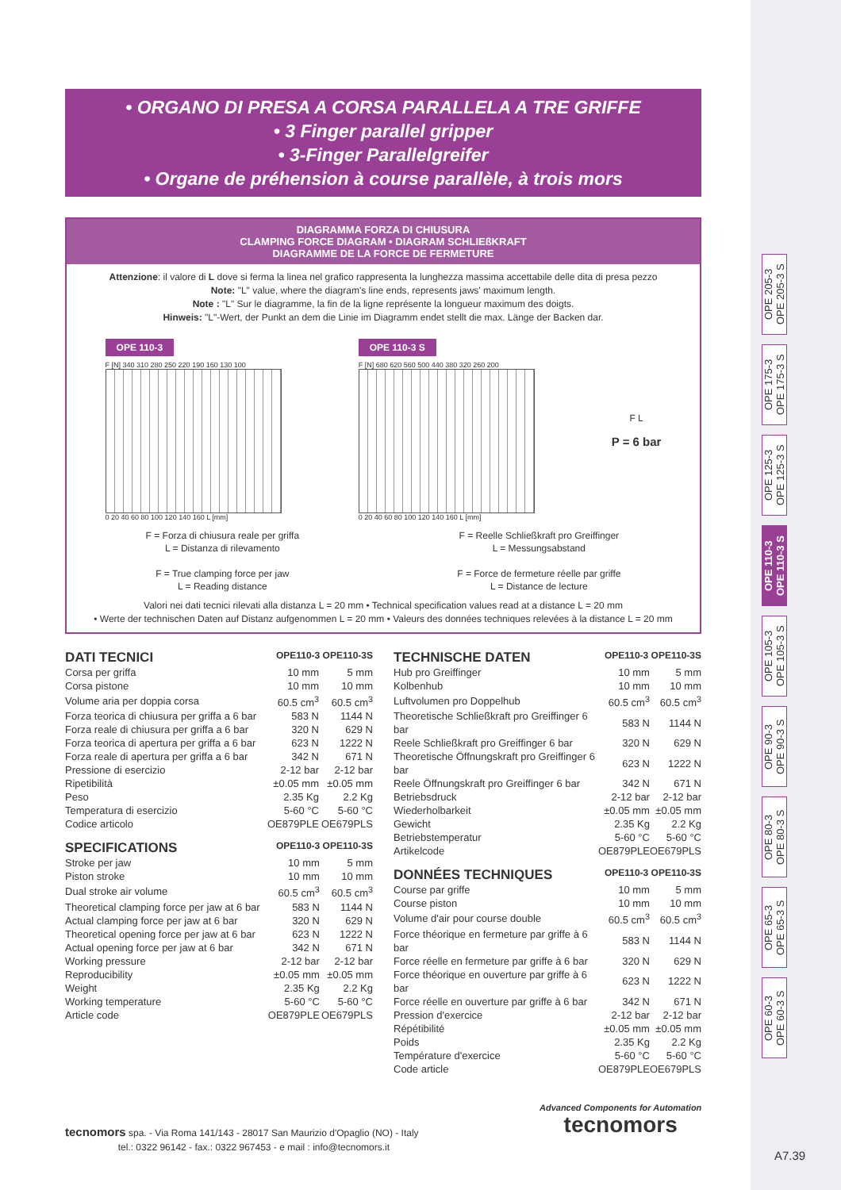• ORGANO DI PRESA A CORSA PARALLELA A TRE GRIFFE
• 3 Finger parallel gripper
• 3-Finger Parallelgreifer
• Organe de préhension à course parallèle, à trois mors
DIAGRAMMA FORZA DI CHIUSURA
CLAMPING FORCE DIAGRAM • DIAGRAM SCHLIEßKRAFT
DIAGRAMME DE LA FORCE DE FERMETURE
Attenzione: il valore di L dove si ferma la linea nel grafico rappresenta la lunghezza massima accettabile delle dita di presa pezzo
Note: "L" value, where the diagram's line ends, represents jaws' maximum length.
Note : "L" Sur le diagramme, la fin de la ligne représente la longueur maximum des doigts.
Hinweis: "L"-Wert, der Punkt an dem die Linie im Diagramm endet stellt die max. Länge der Backen dar.
OPE 110-3
F [N] 340 310 280 250 220 190 160 130 100
0 20 40 60 80 100 120 140 160 L [mm]
OPE 110-3 S
F [N] 680 620 560 500 440 380 320 260 200
0 20 40 60 80 100 120 140 160 L [mm]
F L
P = 6 bar
F = Forza di chiusura reale per griffa
L = Distanza di rilevamento
F = True clamping force per jaw
L = Reading distance
F = Reelle Schließkraft pro Greiffinger
L = Messungsabstand
F = Force de fermeture réelle par griffe
L = Distance de lecture
Valori nei dati tecnici rilevati alla distanza L = 20 mm • Technical specification values read at a distance L = 20 mm
• Werte der technischen Daten auf Distanz aufgenommen L = 20 mm • Valeurs des données techniques relevées à la distance L = 20 mm
DATI TECNICI OPE110-3 OPE110-3S
| Corsa per griffa | 10 mm | 5 mm |
| Corsa pistone | 10 mm | 10 mm |
| Volume aria per doppia corsa | 60.5 cm<sup>3</sup> | 60.5 cm<sup>3</sup> |
| Forza teorica di chiusura per griffa a 6 bar | 583 N | 1144 N |
| Forza reale di chiusura per griffa a 6 bar | 320 N | 629 N |
| Forza teorica di apertura per griffa a 6 bar | 623 N | 1222 N |
| Forza reale di apertura per griffa a 6 bar | 342 N | 671 N |
| Pressione di esercizio | 2-12 bar | 2-12 bar |
| Ripetibilità | ±0.05 mm | ±0.05 mm |
| Peso | 2.35 Kg | 2.2 Kg |
| Temperatura di esercizio | 5-60 °C | 5-60 °C |
| Codice articolo | OE879PLE | OE679PLS |
SPECIFICATIONS OPE110-3 OPE110-3S
| Stroke per jaw | 10 mm | 5 mm |
| Piston stroke | 10 mm | 10 mm |
| Dual stroke air volume | 60.5 cm<sup>3</sup> | 60.5 cm<sup>3</sup> |
| Theoretical clamping force per jaw at 6 bar | 583 N | 1144 N |
| Actual clamping force per jaw at 6 bar | 320 N | 629 N |
| Theoretical opening force per jaw at 6 bar | 623 N | 1222 N |
| Actual opening force per jaw at 6 bar | 342 N | 671 N |
| Working pressure | 2-12 bar | 2-12 bar |
| Reproducibility | ±0.05 mm | ±0.05 mm |
| Weight | 2.35 Kg | 2.2 Kg |
| Working temperature | 5-60 °C | 5-60 °C |
| Article code | OE879PLE | OE679PLS |
TECHNISCHE DATEN OPE110-3 OPE110-3S
| Hub pro Greiffinger | 10 mm | 5 mm |
| Kolbenhub | 10 mm | 10 mm |
| Luftvolumen pro Doppelhub | 60.5 cm<sup>3</sup> | 60.5 cm<sup>3</sup> |
| Theoretische Schließkraft pro Greiffinger 6 bar | 583 N | 1144 N |
| Reele Schließkraft pro Greiffinger 6 bar | 320 N | 629 N |
| Theoretische Öffnungskraft pro Greiffinger 6 bar | 623 N | 1222 N |
| Reele Öffnungskraft pro Greiffinger 6 bar | 342 N | 671 N |
| Betriebsdruck | 2-12 bar | 2-12 bar |
| Wiederholbarkeit | ±0.05 mm | ±0.05 mm |
| Gewicht | 2.35 Kg | 2.2 Kg |
| Betriebstemperatur | 5-60 °C | 5-60 °C |
| Artikelcode | OE879PLE | OE679PLS |
DONNÉES TECHNIQUES OPE110-3 OPE110-3S
| Course par griffe | 10 mm | 5 mm |
| Course piston | 10 mm | 10 mm |
| Volume d'air pour course double | 60.5 cm<sup>3</sup> | 60.5 cm<sup>3</sup> |
| Force théorique en fermeture par griffe à 6 bar | 583 N | 1144 N |
| Force réelle en fermeture par griffe à 6 bar | 320 N | 629 N |
| Force théorique en ouverture par griffe à 6 bar | 623 N | 1222 N |
| Force réelle en ouverture par griffe à 6 bar | 342 N | 671 N |
| Pression d'exercice | 2-12 bar | 2-12 bar |
| Répétibilité | ±0.05 mm | ±0.05 mm |
| Poids | 2.35 Kg | 2.2 Kg |
| Température d'exercice | 5-60 °C | 5-60 °C |
| Code article | OE879PLE | OE679PLS |
OPE 205-3
OPE 205-3 S
OPE 175-3
OPE 175-3 S
OPE 125-3
OPE 125-3 S
OPE 110-3
OPE 110-3 S
OPE 105-3
OPE 105-3 S
OPE 90-3
OPE 90-3 S
OPE 80-3
OPE 80-3 S
OPE 65-3
OPE 65-3 S
OPE 60-3
OPE 60-3 S
tecnomors spa. - Via Roma 141/143 - 28017 San Maurizio d'Opaglio (NO) - Italy
tel.: 0322 96142 - fax.: 0322 967453 - e mail : info@tecnomors.it
Advanced Components for Automation
tecnomors
A7.39